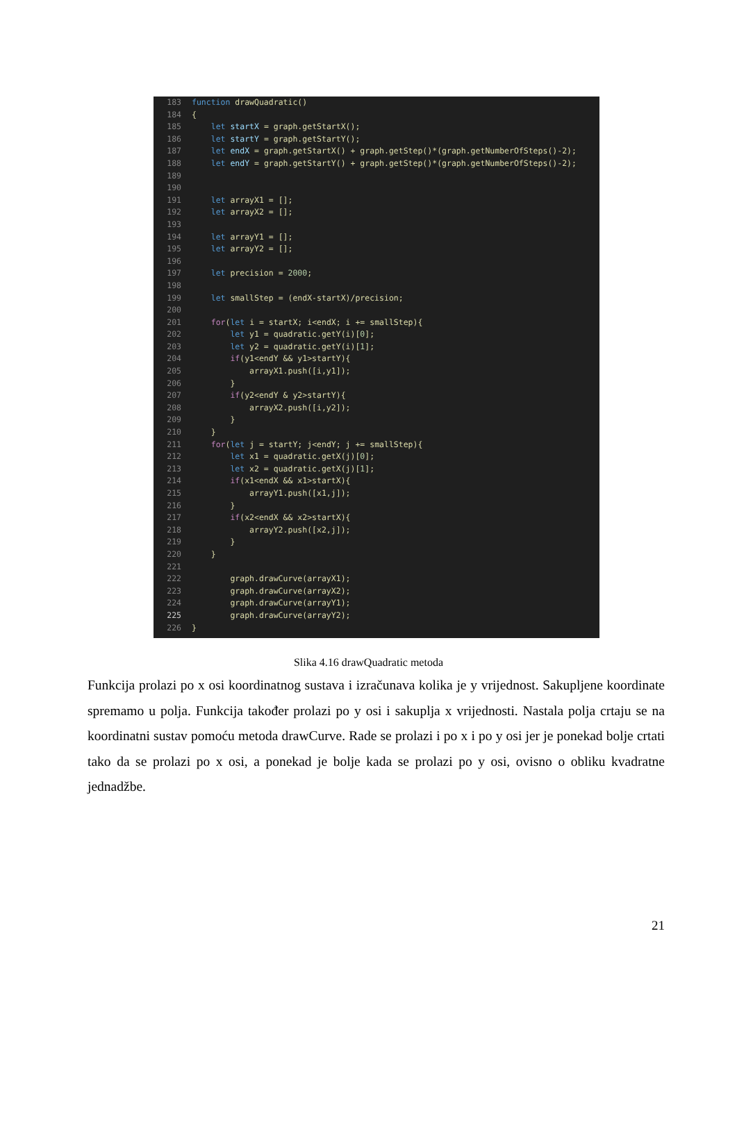183 function drawQuadratic()
184 {
185 let startX = graph.getStartX();
186 let startY = graph.getStartY();
187 let endX = graph.getStartX() + graph.getStep()*(graph.getNumberOfSteps()-2);
188 let endY = graph.getStartY() + graph.getStep()*(graph.getNumberOfSteps()-2);
189
190
191 let arrayX1 = [];
192 let arrayX2 = [];
193
194 let arrayY1 = [];
195 let arrayY2 = [];
196
197 let precision = 2000;
198
199 let smallStep = (endX-startX)/precision;
200
201 for(let i = startX; i<endX; i += smallStep){
202 let y1 = quadratic.getY(i)[0];
203 let y2 = quadratic.getY(i)[1];
204 if(y1<endY && y1>startY){
205 arrayX1.push([i,y1]);
206 }
207 if(y2<endY & y2>startY){
208 arrayX2.push([i,y2]);
209 }
210 }
211 for(let j = startY; j<endY; j += smallStep){
212 let x1 = quadratic.getX(j)[0];
213 let x2 = quadratic.getX(j)[1];
214 if(x1<endX && x1>startX){
215 arrayY1.push([x1,j]);
216 }
217 if(x2<endX && x2>startX){
218 arrayY2.push([x2,j]);
219 }
220 }
221
222 graph.drawCurve(arrayX1);
223 graph.drawCurve(arrayX2);
224 graph.drawCurve(arrayY1);
225 graph.drawCurve(arrayY2);
226 }
Slika 4.16 drawQuadratic metoda
Funkcija prolazi po x osi koordinatnog sustava i izračunava kolika je y vrijednost. Sakupljene koordinate spremamo u polja. Funkcija također prolazi po y osi i sakuplja x vrijednosti. Nastala polja crtaju se na koordinatni sustav pomoću metoda drawCurve. Rade se prolazi i po x i po y osi jer je ponekad bolje crtati tako da se prolazi po x osi, a ponekad je bolje kada se prolazi po y osi, ovisno o obliku kvadratne jednadžbe.
21